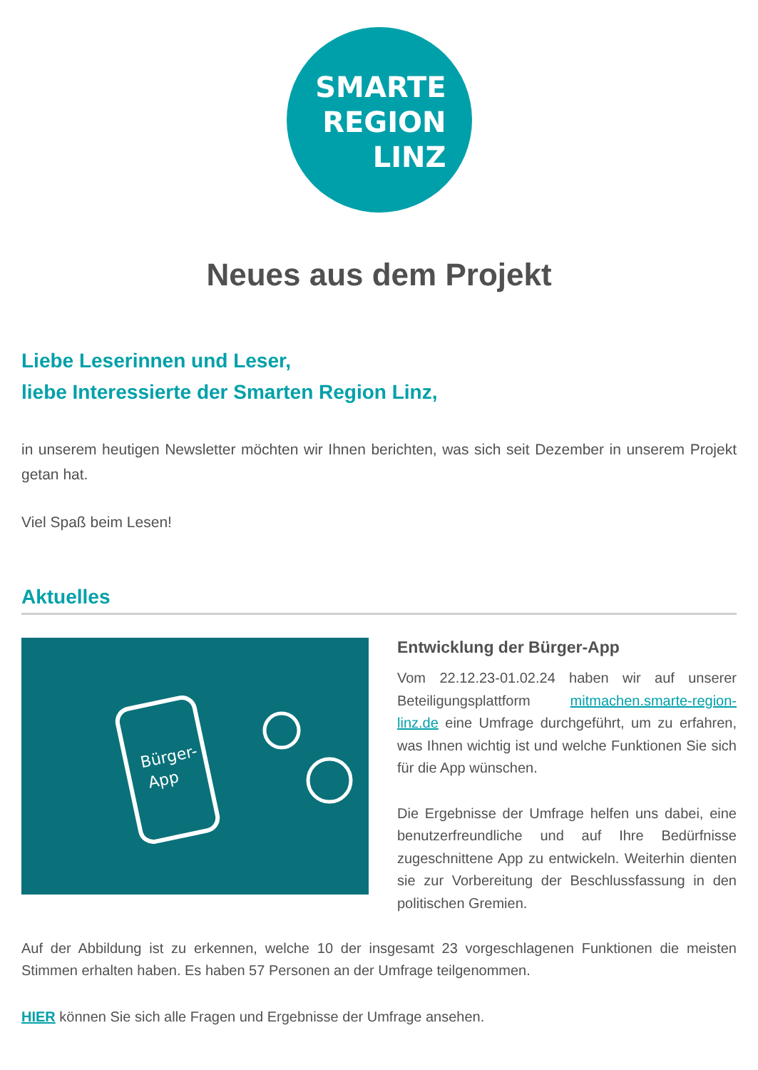SMARTE
REGION
LINZ
Neues aus dem Projekt
Liebe Leserinnen und Leser,
liebe Interessierte der Smarten Region Linz,
in unserem heutigen Newsletter möchten wir Ihnen berichten, was sich seit Dezember in unserem Projekt getan hat.
Viel Spaß beim Lesen!
Aktuelles
Bürger-
App
Entwicklung der Bürger-App
Vom 22.12.23-01.02.24 haben wir auf unserer Beteiligungsplattform mitmachen.smarte-region-linz.de eine Umfrage durchgeführt, um zu erfahren, was Ihnen wichtig ist und welche Funktionen Sie sich für die App wünschen.
Die Ergebnisse der Umfrage helfen uns dabei, eine benutzerfreundliche und auf Ihre Bedürfnisse zugeschnittene App zu entwickeln. Weiterhin dienten sie zur Vorbereitung der Beschlussfassung in den politischen Gremien.
Auf der Abbildung ist zu erkennen, welche 10 der insgesamt 23 vorgeschlagenen Funktionen die meisten Stimmen erhalten haben. Es haben 57 Personen an der Umfrage teilgenommen.
HIER können Sie sich alle Fragen und Ergebnisse der Umfrage ansehen.